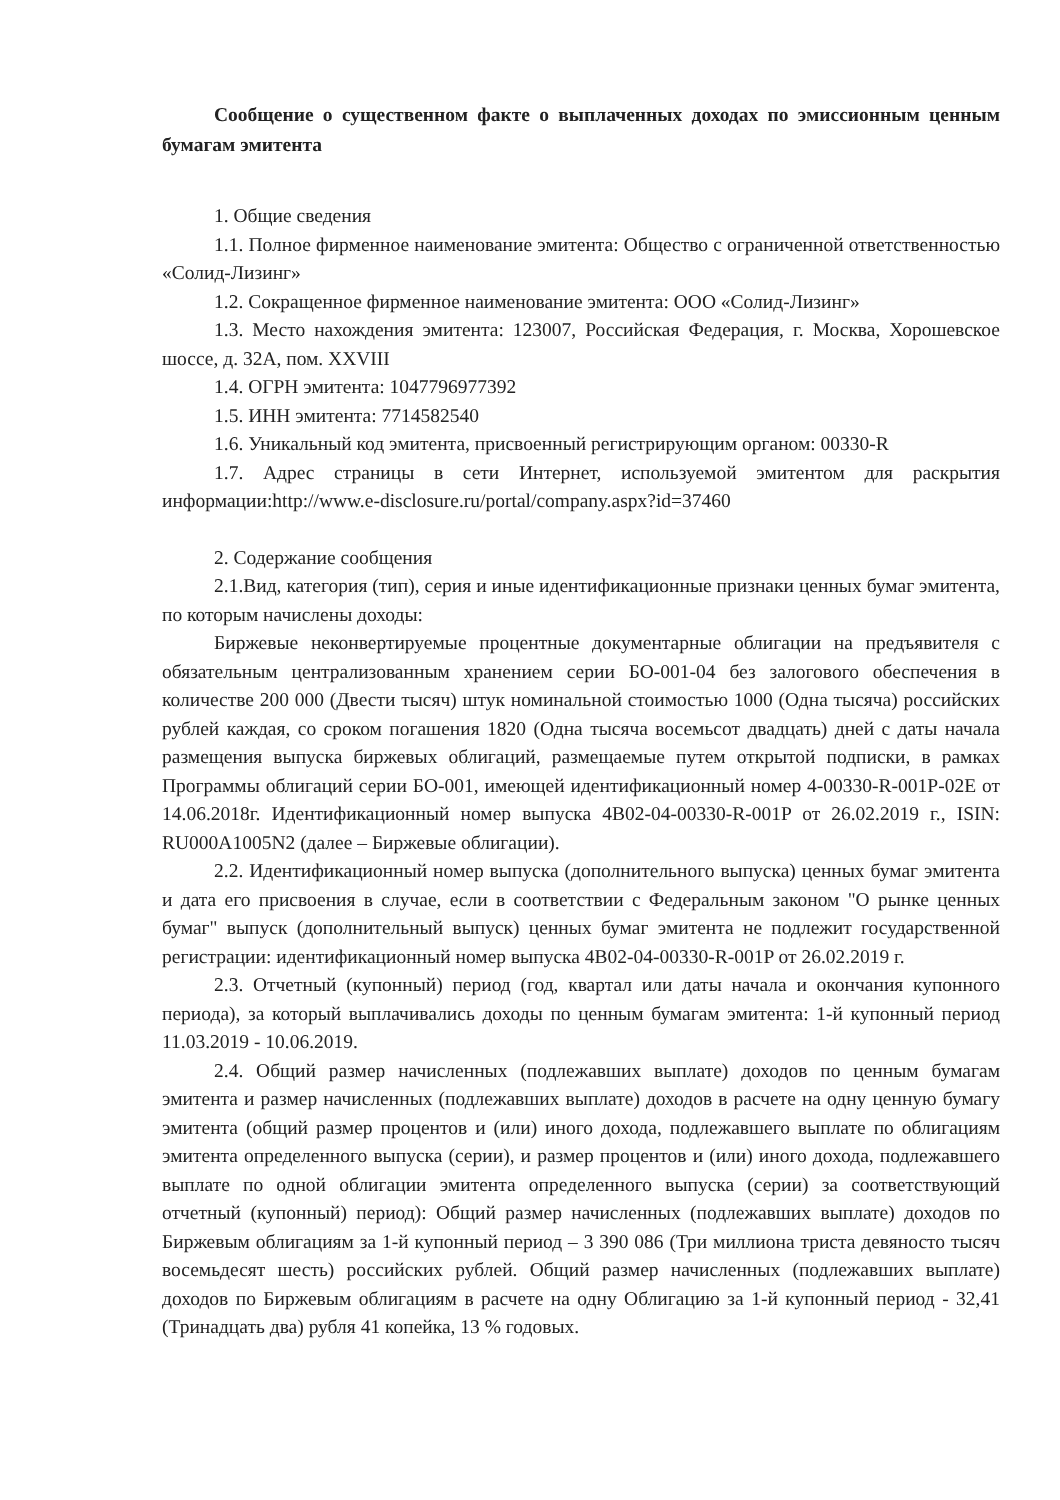Сообщение о существенном факте о выплаченных доходах по эмиссионным ценным бумагам эмитента
1. Общие сведения
1.1. Полное фирменное наименование эмитента: Общество с ограниченной ответственностью «Солид-Лизинг»
1.2. Сокращенное фирменное наименование эмитента: ООО «Солид-Лизинг»
1.3. Место нахождения эмитента: 123007, Российская Федерация, г. Москва, Хорошевское шоссе, д. 32А, пом. XXVIII
1.4. ОГРН эмитента: 1047796977392
1.5. ИНН эмитента: 7714582540
1.6. Уникальный код эмитента, присвоенный регистрирующим органом: 00330-R
1.7. Адрес страницы в сети Интернет, используемой эмитентом для раскрытия информации:http://www.e-disclosure.ru/portal/company.aspx?id=37460
2. Содержание сообщения
2.1.Вид, категория (тип), серия и иные идентификационные признаки ценных бумаг эмитента, по которым начислены доходы:
Биржевые неконвертируемые процентные документарные облигации на предъявителя с обязательным централизованным хранением серии БО-001-04 без залогового обеспечения в количестве 200 000 (Двести тысяч) штук номинальной стоимостью 1000 (Одна тысяча) российских рублей каждая, со сроком погашения 1820 (Одна тысяча восемьсот двадцать) дней с даты начала размещения выпуска биржевых облигаций, размещаемые путем открытой подписки, в рамках Программы облигаций серии БО-001, имеющей идентификационный номер 4-00330-R-001P-02E от 14.06.2018г. Идентификационный номер выпуска 4B02-04-00330-R-001P от 26.02.2019 г., ISIN: RU000A1005N2 (далее – Биржевые облигации).
2.2. Идентификационный номер выпуска (дополнительного выпуска) ценных бумаг эмитента и дата его присвоения в случае, если в соответствии с Федеральным законом "О рынке ценных бумаг" выпуск (дополнительный выпуск) ценных бумаг эмитента не подлежит государственной регистрации: идентификационный номер выпуска 4B02-04-00330-R-001P от 26.02.2019 г.
2.3. Отчетный (купонный) период (год, квартал или даты начала и окончания купонного периода), за который выплачивались доходы по ценным бумагам эмитента: 1-й купонный период 11.03.2019 - 10.06.2019.
2.4. Общий размер начисленных (подлежавших выплате) доходов по ценным бумагам эмитента и размер начисленных (подлежавших выплате) доходов в расчете на одну ценную бумагу эмитента (общий размер процентов и (или) иного дохода, подлежавшего выплате по облигациям эмитента определенного выпуска (серии), и размер процентов и (или) иного дохода, подлежавшего выплате по одной облигации эмитента определенного выпуска (серии) за соответствующий отчетный (купонный) период): Общий размер начисленных (подлежавших выплате) доходов по Биржевым облигациям за 1-й купонный период – 3 390 086 (Три миллиона триста девяносто тысяч восемьдесят шесть) российских рублей. Общий размер начисленных (подлежавших выплате) доходов по Биржевым облигациям в расчете на одну Облигацию за 1-й купонный период - 32,41 (Тринадцать два) рубля 41 копейка, 13 % годовых.